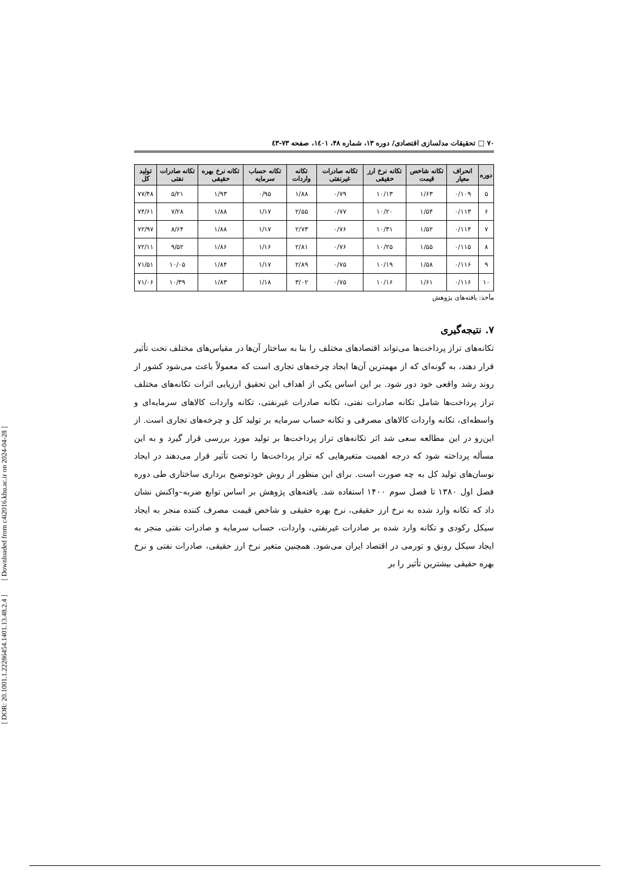[ DOR: 20.1001.1.22286454.1401.13.48.2.4 ] [ Downloaded from c4i2016.khu.ac.ir on 2024-04-28 ]
۷۰ □ تحقیقات مدلسازی اقتصادی/ دوره ۱۳، شماره ۴۸، ۱٤۰۱، صفحه ۷۳-٤۳
| دوره | انحراف معیار | تکانه شاخص قیمت | تکانه نرخ ارز حقیقی | تکانه صادرات غیرنفتی | تکانه واردات | تکانه حساب سرمایه | تکانه نرخ بهره حقیقی | تکانه صادرات نفتی | تولید کل |
| --- | --- | --- | --- | --- | --- | --- | --- | --- | --- |
| ۵ | ۰/۱۰۹ | ۱/۶۳ | ۱۰/۱۳ | ۰/۷۹ | ۱/۸۸ | ۰/۹۵ | ۱/۹۳ | ۵/۲۱ | ۷۷/۴۸ |
| ۶ | ۰/۱۱۳ | ۱/۵۴ | ۱۰/۲۰ | ۰/۷۷ | ۲/۵۵ | ۱/۱۷ | ۱/۸۸ | ۷/۲۸ | ۷۴/۶۱ |
| ۷ | ۰/۱۱۴ | ۱/۵۲ | ۱۰/۳۱ | ۰/۷۶ | ۲/۷۳ | ۱/۱۷ | ۱/۸۸ | ۸/۶۴ | ۷۲/۹۷ |
| ۸ | ۰/۱۱۵ | ۱/۵۵ | ۱۰/۲۵ | ۰/۷۶ | ۲/۸۱ | ۱/۱۶ | ۱/۸۶ | ۹/۵۲ | ۷۲/۱۱ |
| ۹ | ۰/۱۱۶ | ۱/۵۸ | ۱۰/۱۹ | ۰/۷۵ | ۲/۸۹ | ۱/۱۷ | ۱/۸۴ | ۱۰/۰۵ | ۷۱/۵۱ |
| ۱۰ | ۰/۱۱۶ | ۱/۶۱ | ۱۰/۱۶ | ۰/۷۵ | ۳/۰۲ | ۱/۱۸ | ۱/۸۳ | ۱۰/۳۹ | ۷۱/۰۶ |
مأخذ: یافته‌های پژوهش
۷. نتیجه‌گیری
تکانه‌های تراز پرداخت‌ها می‌تواند اقتصادهای مختلف را بنا به ساختار آن‌ها در مقیاس‌های مختلف تحت تأثیر قرار دهند، به گونه‌ای که از مهمترین آن‌ها ایجاد چرخه‌های تجاری است که معمولاً باعث می‌شود کشور از روند رشد واقعی خود دور شود. بر این اساس یکی از اهداف این تحقیق ارزیابی اثرات تکانه‌های مختلف تراز پرداخت‌ها شامل تکانه صادرات نفتی، تکانه صادرات غیرنفتی، تکانه واردات کالاهای سرمایه‌ای و واسطه‌ای، تکانه واردات کالاهای مصرفی و تکانه حساب سرمایه بر تولید کل و چرخه‌های تجاری است. از این‌رو در این مطالعه سعی شد اثر تکانه‌های تراز پرداخت‌ها بر تولید مورد بررسی قرار گیرد و به این مسأله پرداخته شود که درجه اهمیت متغیرهایی که تراز پرداخت‌ها را تحت تأثیر قرار می‌دهند در ایجاد نوسان‌های تولید کل به چه صورت است. برای این منظور از روش خودتوضیح برداری ساختاری طی دوره فصل اول ۱۳۸۰ تا فصل سوم ۱۴۰۰ استفاده شد. یافته‌های پژوهش بر اساس توابع ضربه–واکنش نشان داد که تکانه وارد شده به نرخ ارز حقیقی، نرخ بهره حقیقی و شاخص قیمت مصرف کننده منجر به ایجاد سیکل رکودی و تکانه وارد شده بر صادرات غیرنفتی، واردات، حساب سرمایه و صادرات نفتی منجر به ایجاد سیکل رونق و تورمی در اقتصاد ایران می‌شود. همچنین متغیر نرخ ارز حقیقی، صادرات نفتی و نرخ بهره حقیقی بیشترین تأثیر را بر